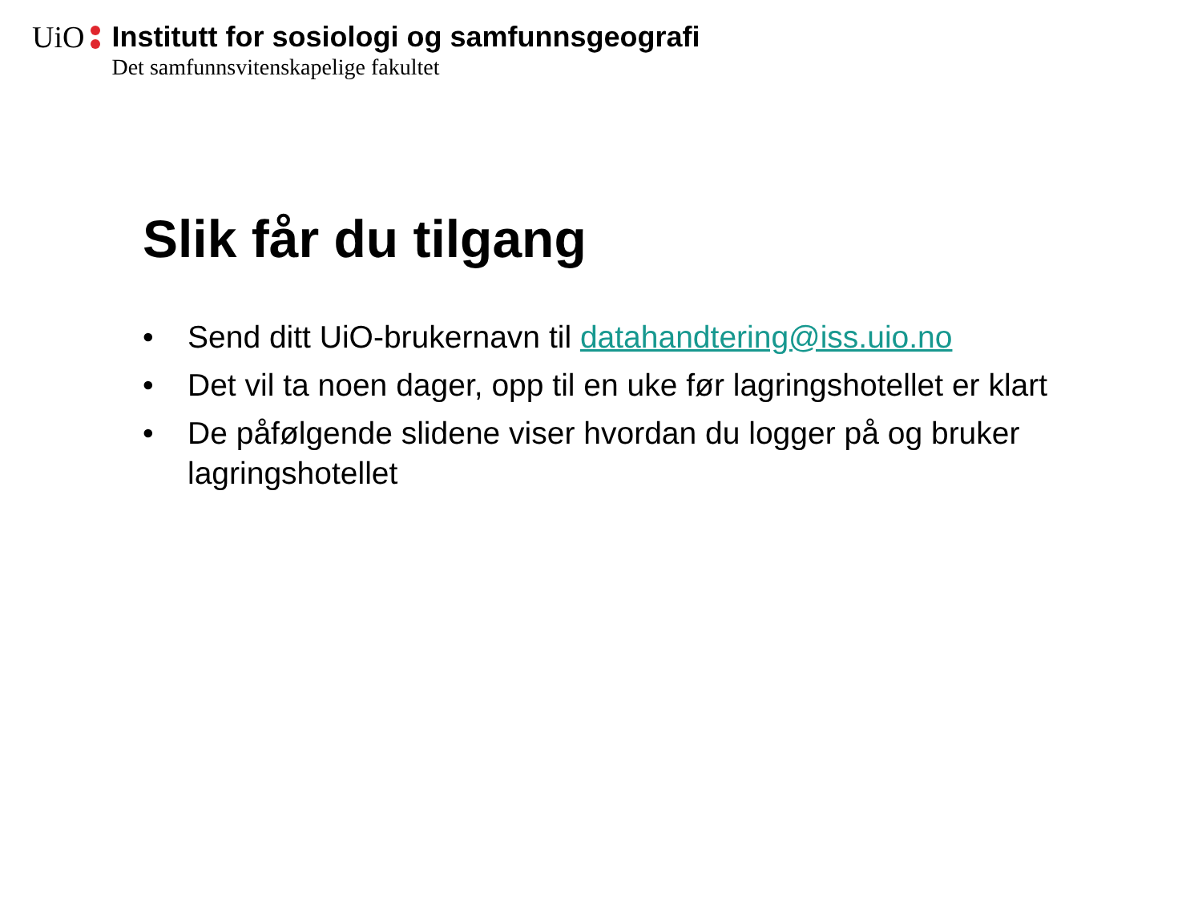UiO Institutt for sosiologi og samfunnsgeografi
Det samfunnsvitenskapelige fakultet
Slik får du tilgang
• Send ditt UiO-brukernavn til datahandtering@iss.uio.no
• Det vil ta noen dager, opp til en uke før lagringshotellet er klart
• De påfølgende slidene viser hvordan du logger på og bruker lagringshotellet